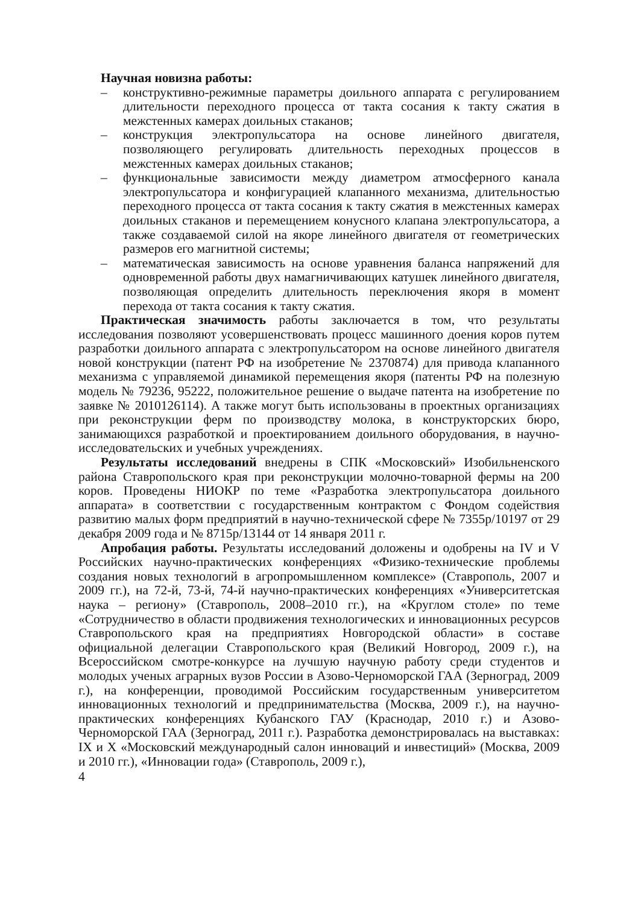Научная новизна работы:
– конструктивно-режимные параметры доильного аппарата с регулированием длительности переходного процесса от такта сосания к такту сжатия в межстенных камерах доильных стаканов;
– конструкция электропульсатора на основе линейного двигателя, позволяющего регулировать длительность переходных процессов в межстенных камерах доильных стаканов;
– функциональные зависимости между диаметром атмосферного канала электропульсатора и конфигурацией клапанного механизма, длительностью переходного процесса от такта сосания к такту сжатия в межстенных камерах доильных стаканов и перемещением конусного клапана электропульсатора, а также создаваемой силой на якоре линейного двигателя от геометрических размеров его магнитной системы;
– математическая зависимость на основе уравнения баланса напряжений для одновременной работы двух намагничивающих катушек линейного двигателя, позволяющая определить длительность переключения якоря в момент перехода от такта сосания к такту сжатия.
Практическая значимость работы заключается в том, что результаты исследования позволяют усовершенствовать процесс машинного доения коров путем разработки доильного аппарата с электропульсатором на основе линейного двигателя новой конструкции (патент РФ на изобретение № 2370874) для привода клапанного механизма с управляемой динамикой перемещения якоря (патенты РФ на полезную модель № 79236, 95222, положительное решение о выдаче патента на изобретение по заявке № 2010126114). А также могут быть использованы в проектных организациях при реконструкции ферм по производству молока, в конструкторских бюро, занимающихся разработкой и проектированием доильного оборудования, в научно-исследовательских и учебных учреждениях.
Результаты исследований внедрены в СПК «Московский» Изобильненского района Ставропольского края при реконструкции молочно-товарной фермы на 200 коров. Проведены НИОКР по теме «Разработка электропульсатора доильного аппарата» в соответствии с государственным контрактом с Фондом содействия развитию малых форм предприятий в научно-технической сфере № 7355р/10197 от 29 декабря 2009 года и № 8715р/13144 от 14 января 2011 г.
Апробация работы. Результаты исследований доложены и одобрены на IV и V Российских научно-практических конференциях «Физико-технические проблемы создания новых технологий в агропромышленном комплексе» (Ставрополь, 2007 и 2009 гг.), на 72-й, 73-й, 74-й научно-практических конференциях «Университетская наука – региону» (Ставрополь, 2008–2010 гг.), на «Круглом столе» по теме «Сотрудничество в области продвижения технологических и инновационных ресурсов Ставропольского края на предприятиях Новгородской области» в составе официальной делегации Ставропольского края (Великий Новгород, 2009 г.), на Всероссийском смотре-конкурсе на лучшую научную работу среди студентов и молодых ученых аграрных вузов России в Азово-Черноморской ГАА (Зерноград, 2009 г.), на конференции, проводимой Российским государственным университетом инновационных технологий и предпринимательства (Москва, 2009 г.), на научно-практических конференциях Кубанского ГАУ (Краснодар, 2010 г.) и Азово-Черноморской ГАА (Зерноград, 2011 г.). Разработка демонстрировалась на выставках: IX и X «Московский международный салон инноваций и инвестиций» (Москва, 2009 и 2010 гг.), «Инновации года» (Ставрополь, 2009 г.),
4